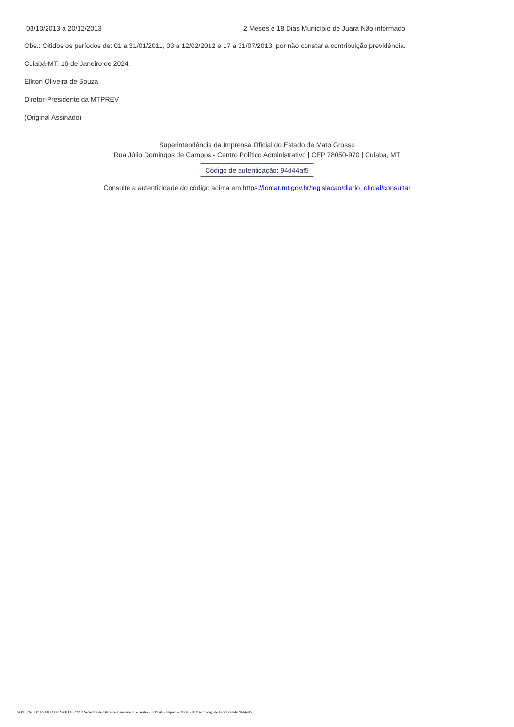| 03/10/2013 a 20/12/2013 | 2 Meses e 18 Dias Município de Juara Não informado |
Obs.: Oitidos os períodos de: 01 a 31/01/2011, 03 a 12/02/2012 e 17 a 31/07/2013, por não constar a contribuição previdência.
Cuiabá-MT, 16 de Janeiro de 2024.
Elliton Oliveira de Souza
Diretor-Presidente da MTPREV
(Original Assinado)
Superintendência da Imprensa Oficial do Estado de Mato Grosso
Rua Júlio Domingos de Campos - Centro Político Administrativo | CEP 78050-970 | Cuiabá, MT
Código de autenticação: 94d44af5
Consulte a autenticidade do código acima em https://iomat.mt.gov.br/legislacao/diario_oficial/consultar
GOVERNO DO ESTADO DE MATO GROSSO Secretaria de Estado de Planejamento e Gestão - SEPLAG - Imprensa Oficial - IOMAT Código de Autenticidade: 94d44af5